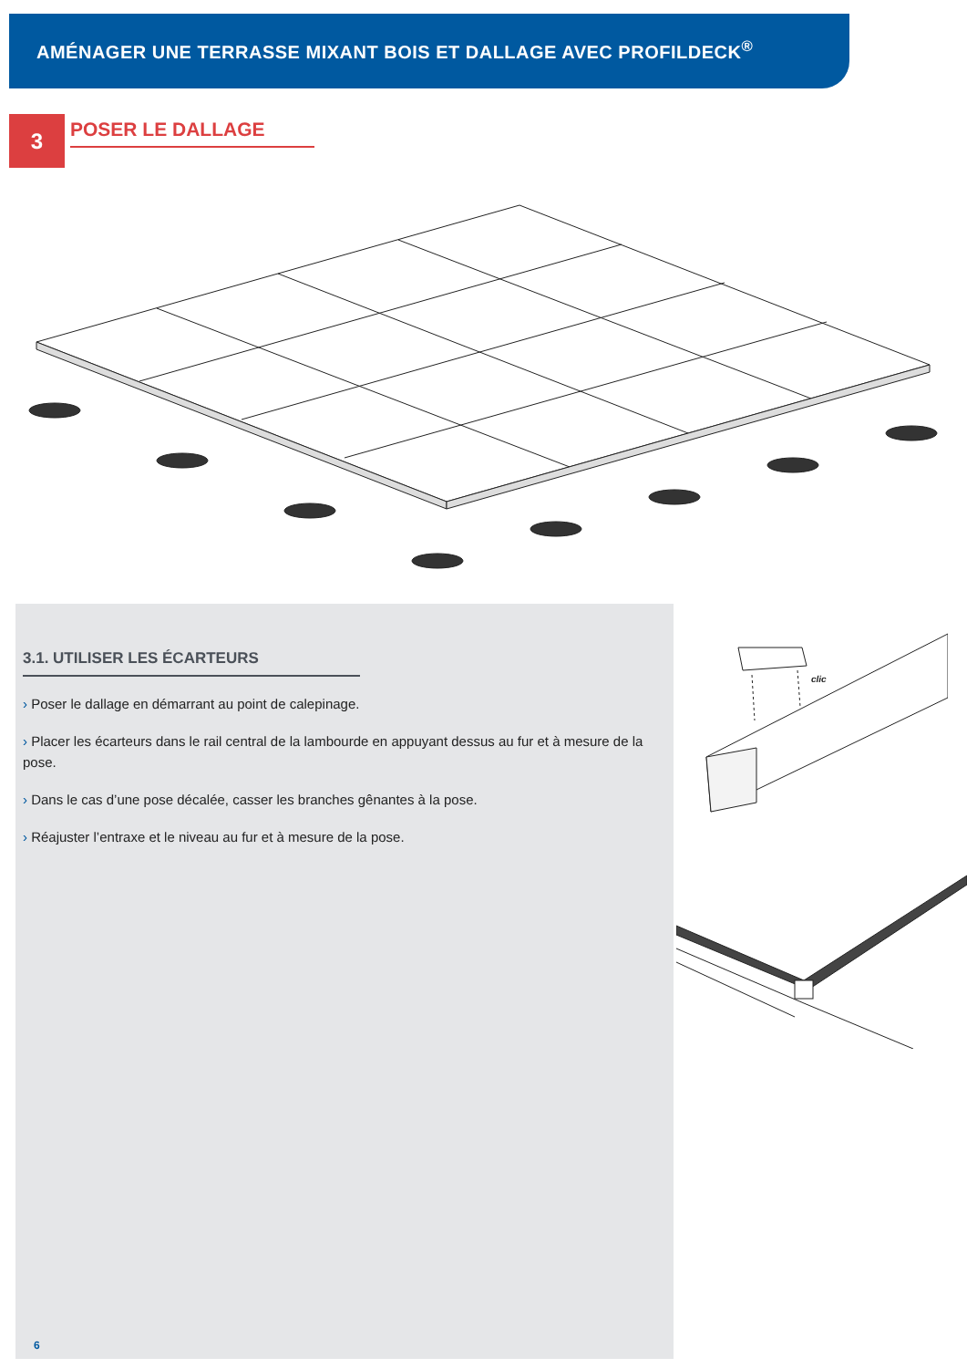AMÉNAGER UNE TERRASSE MIXANT BOIS ET DALLAGE AVEC PROFILDECK<sup>®</sup>
3 POSER LE DALLAGE
3.1. UTILISER LES ÉCARTEURS
› Poser le dallage en démarrant au point de calepinage.
› Placer les écarteurs dans le rail central de la lambourde en appuyant dessus au fur et à mesure de la pose.
› Dans le cas d’une pose décalée, casser les branches gênantes à la pose.
› Réajuster l’entraxe et le niveau au fur et à mesure de la pose.
6
clic